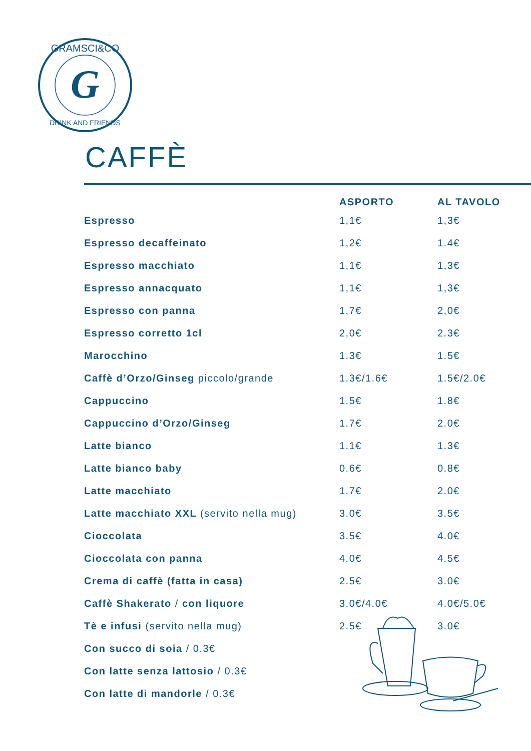GRAMSCI&CO
DRINK AND FRIENDS
G
CAFFÈ
| | ASPORTO | AL TAVOLO |
| --- | --- | --- |
| Espresso | 1,1€ | 1,3€ |
| Espresso decaffeinato | 1,2€ | 1.4€ |
| Espresso macchiato | 1,1€ | 1,3€ |
| Espresso annacquato | 1,1€ | 1,3€ |
| Espresso con panna | 1,7€ | 2,0€ |
| Espresso corretto 1cl | 2,0€ | 2.3€ |
| Marocchino | 1.3€ | 1.5€ |
| Caffè d’Orzo/Ginseg piccolo/grande | 1.3€/1.6€ | 1.5€/2.0€ |
| Cappuccino | 1.5€ | 1.8€ |
| Cappuccino d’Orzo/Ginseg | 1.7€ | 2.0€ |
| Latte bianco | 1.1€ | 1.3€ |
| Latte bianco baby | 0.6€ | 0.8€ |
| Latte macchiato | 1.7€ | 2.0€ |
| Latte macchiato XXL (servito nella mug) | 3.0€ | 3.5€ |
| Cioccolata | 3.5€ | 4.0€ |
| Cioccolata con panna | 4.0€ | 4.5€ |
| Crema di caffè (fatta in casa) | 2.5€ | 3.0€ |
| Caffè Shakerato / con liquore | 3.0€/4.0€ | 4.0€/5.0€ |
| Tè e infusi (servito nella mug) | 2.5€ | 3.0€ |
| Con succo di soia / 0.3€ | | |
| Con latte senza lattosio / 0.3€ | | |
| Con latte di mandorle / 0.3€ | | |